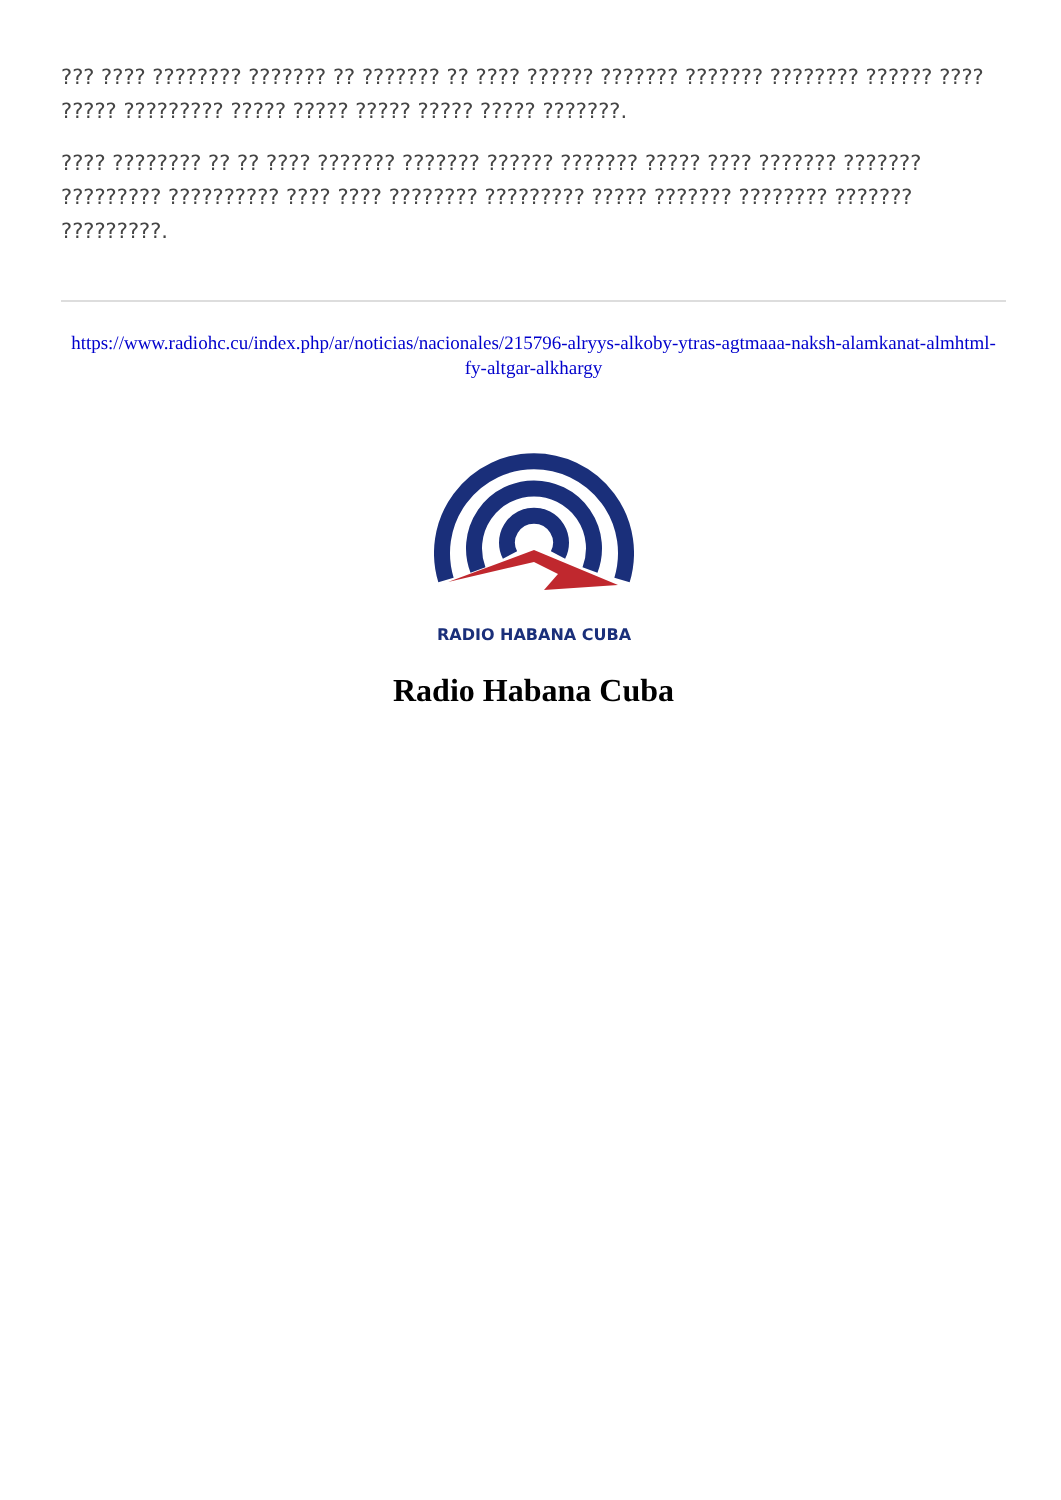??? ???? ???????? ??????? ?? ??????? ?? ???? ?????? ??????? ??????? ???????? ?????? ???? ????? ????????? ????? ????? ????? ????? ????? ???????.
???? ???????? ?? ?? ???? ??????? ??????? ?????? ??????? ????? ???? ??????? ??????? ????????? ?????????? ???? ???? ???????? ????????? ????? ??????? ???????? ??????? ?????????.
https://www.radiohc.cu/index.php/ar/noticias/nacionales/215796-alryys-alkoby-ytras-agtmaaa-naksh-alamkanat-almhtml-fy-altgar-alkhargy
RADIO HABANA CUBA
Radio Habana Cuba